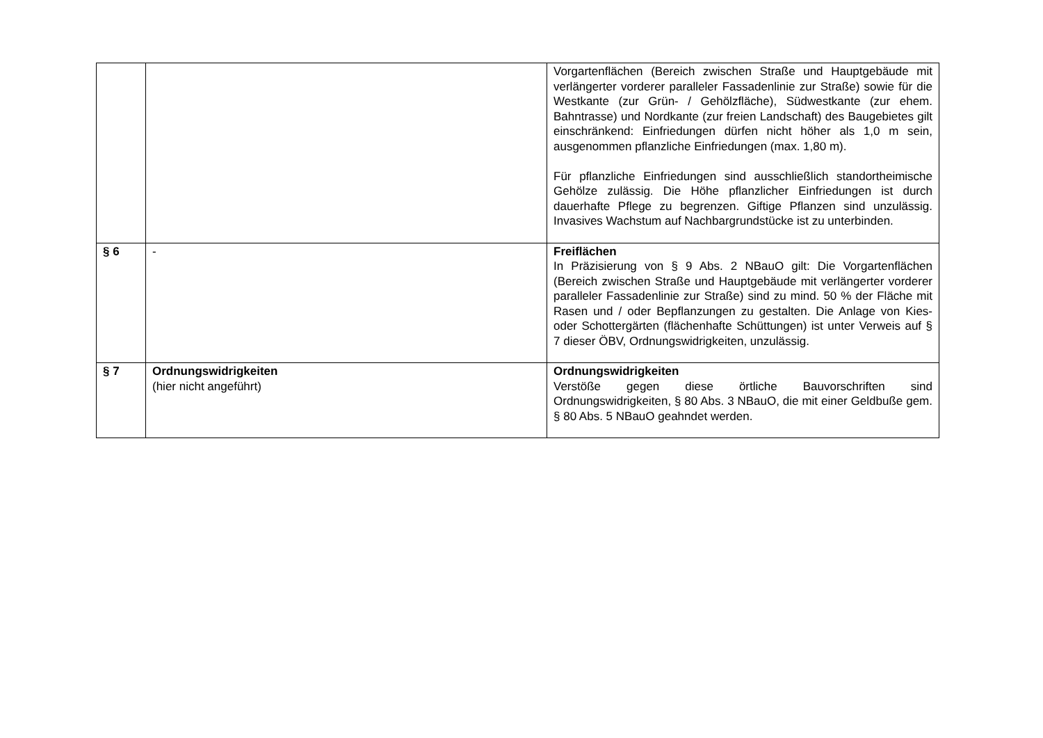| | | Vorgartenflächen (Bereich zwischen Straße und Hauptgebäude mit verlängerter vorderer paralleler Fassadenlinie zur Straße) sowie für die Westkante (zur Grün- / Gehölzfläche), Südwestkante (zur ehem. Bahntrasse) und Nordkante (zur freien Landschaft) des Baugebietes gilt einschränkend: Einfriedungen dürfen nicht höher als 1,0 m sein, ausgenommen pflanzliche Einfriedungen (max. 1,80 m). Für pflanzliche Einfriedungen sind ausschließlich standortheimische Gehölze zulässig. Die Höhe pflanzlicher Einfriedungen ist durch dauerhafte Pflege zu begrenzen. Giftige Pflanzen sind unzulässig. Invasives Wachstum auf Nachbargrundstücke ist zu unterbinden. |
| § 6 | - | Freiflächen In Präzisierung von § 9 Abs. 2 NBauO gilt: Die Vorgartenflächen (Bereich zwischen Straße und Hauptgebäude mit verlängerter vorderer paralleler Fassadenlinie zur Straße) sind zu mind. 50 % der Fläche mit Rasen und / oder Bepflanzungen zu gestalten. Die Anlage von Kies- oder Schottergärten (flächenhafte Schüttungen) ist unter Verweis auf § 7 dieser ÖBV, Ordnungswidrigkeiten, unzulässig. |
| § 7 | Ordnungswidrigkeiten (hier nicht angeführt) | Ordnungswidrigkeiten Verstöße gegen diese örtliche Bauvorschriften sind Ordnungswidrigkeiten, § 80 Abs. 3 NBauO, die mit einer Geldbuße gem. § 80 Abs. 5 NBauO geahndet werden. |